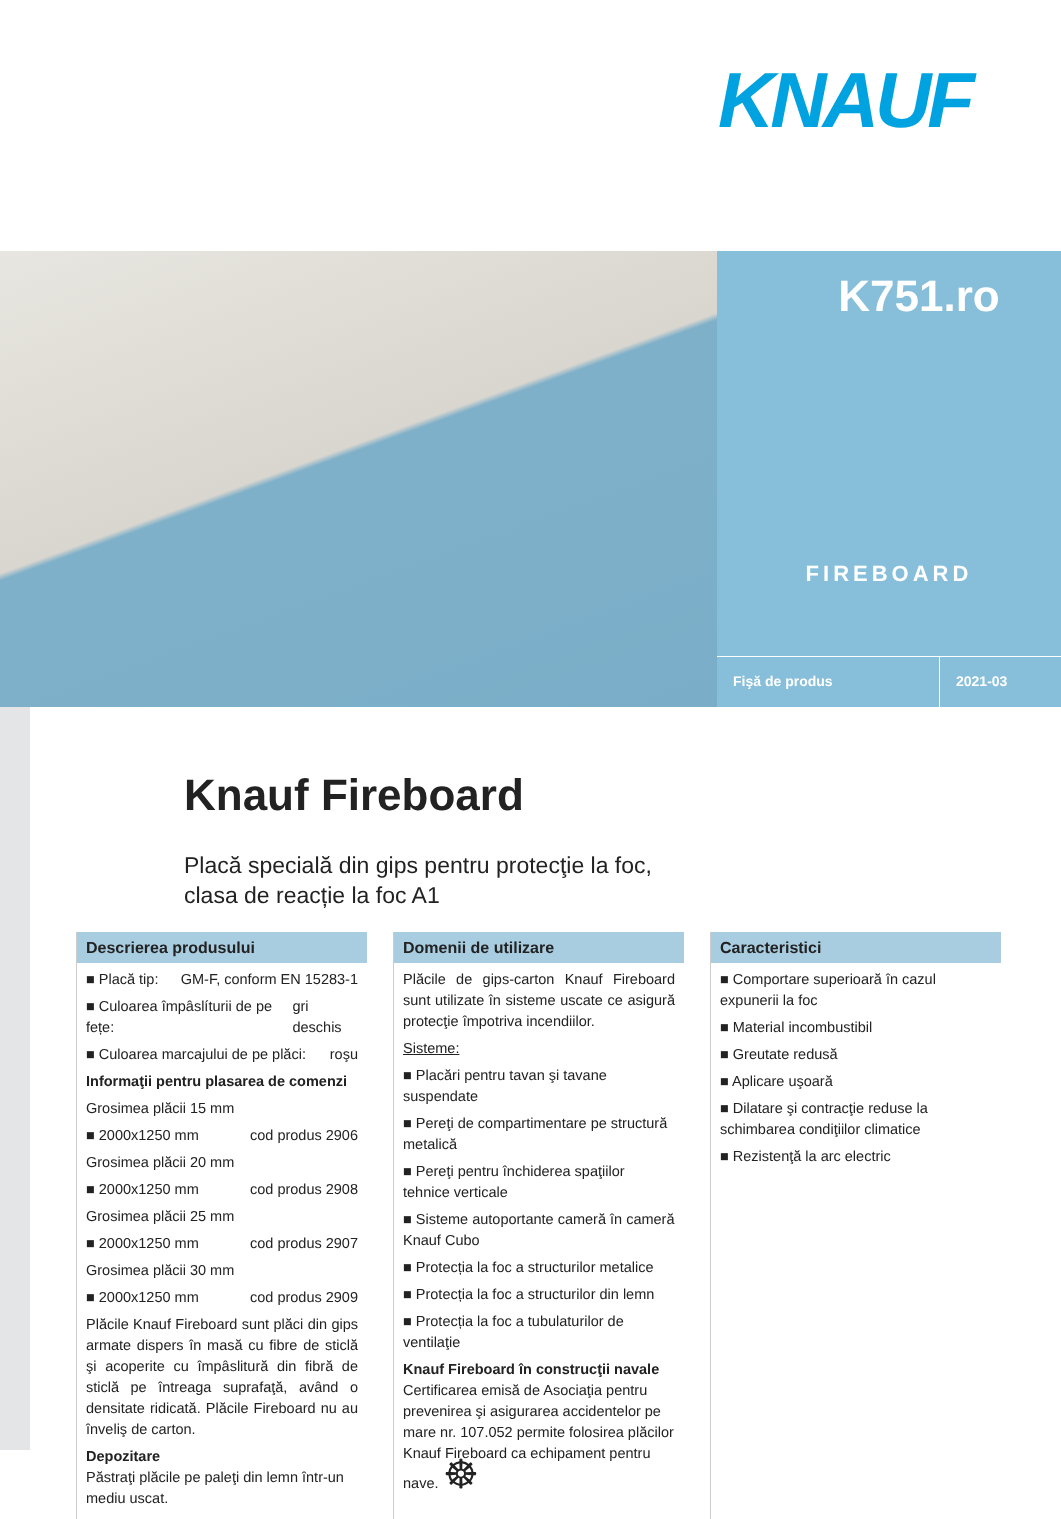KNAUF
K751.ro
FIREBOARD
Fişă de produs 2021-03
Knauf Fireboard
Placă specială din gips pentru protecţie la foc,
clasa de reacție la foc A1
Descrierea produsului
■ Placă tip: GM-F, conform EN 15283-1
■ Culoarea împâslíturii de pe fețe: gri deschis
■ Culoarea marcajului de pe plăci: roşu
Informaţii pentru plasarea de comenzi
Grosimea plăcii 15 mm
■ 2000x1250 mm cod produs 2906
Grosimea plăcii 20 mm
■ 2000x1250 mm cod produs 2908
Grosimea plăcii 25 mm
■ 2000x1250 mm cod produs 2907
Grosimea plăcii 30 mm
■ 2000x1250 mm cod produs 2909
Plăcile Knauf Fireboard sunt plăci din gips armate dispers în masă cu fibre de sticlă şi acoperite cu împâslitură din fibră de sticlă pe întreaga suprafaţă, având o densitate ridicată. Plăcile Fireboard nu au înveliş de carton.
Depozitare
Păstraţi plăcile pe paleţi din lemn într-un mediu uscat.
Domenii de utilizare
Plăcile de gips-carton Knauf Fireboard sunt utilizate în sisteme uscate ce asigură protecţie împotriva incendiilor.
Sisteme:
■ Placări pentru tavan şi tavane suspendate
■ Pereţi de compartimentare pe structură metalică
■ Pereţi pentru închiderea spaţiilor tehnice verticale
■ Sisteme autoportante cameră în cameră Knauf Cubo
■ Protecția la foc a structurilor metalice
■ Protecția la foc a structurilor din lemn
■ Protecția la foc a tubulaturilor de ventilaţie
Knauf Fireboard în construcţii navale
Certificarea emisă de Asociaţia pentru prevenirea şi asigurarea accidentelor pe mare nr. 107.052 permite folosirea plăcilor Knauf Fireboard ca echipament pentru nave. ☸
Caracteristici
■ Comportare superioară în cazul expunerii la foc
■ Material incombustibil
■ Greutate redusă
■ Aplicare uşoară
■ Dilatare şi contracţie reduse la schimbarea condiţiilor climatice
■ Rezistenţă la arc electric